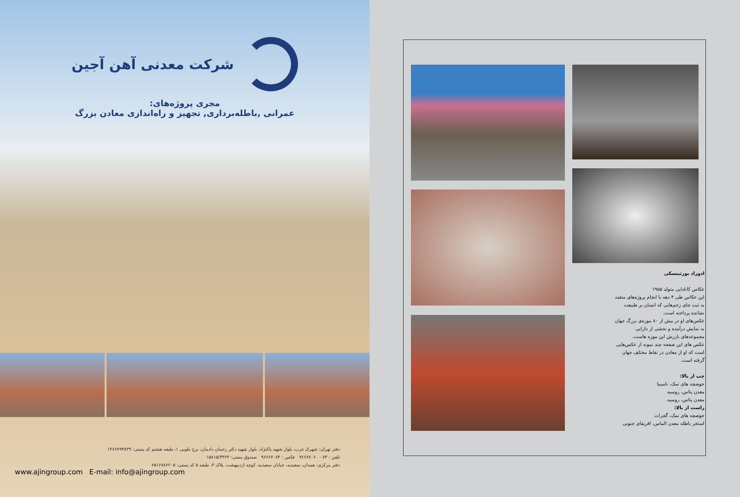شرکت معدنی آهن آجین
مجری پروژه‌های:
عمرانی ,باطله‌برداری, تجهیز و راه‌اندازی معادن بزرگ
دفتر تهران: شهرک غرب، بلوار شهید پاکنژاد، بلوار شهید دکتر رحمان دادمان، برج طوبی ۱، طبقه هشتم کد پستی: ۱۴۶۶۷۹۳۸۳۹
تلفن : ۷۳ - ۹۶۶۶۷۰۶۰ فکس : ۹۶۶۶۷۰۷۴ صندوق پستی: ۱۵۸۱۵/۳۳۶۴
دفتر مرکزی: همدان، سعیدیه، خیابان سعیدیه، کوچه اردیبهشت، پلاک ۳، طبقه ۵ کد پستی: ۶۵۱۶۷۸۶۲۰۵
www.ajingroup.com E-mail: info@ajingroup.com
ادوراد بورتینسکی
عکاس کانادایی متولد ۱۹۵۵
این عکاس طی ۴ دهه با انجام پروژه‌های متعدد به ثبت جای زخم‌هایی که انسان بر طبیعت نشانده پرداخته است.
عکس‌های او در بیش از ۸۰ موزه‌ی بزرگ جهان به نمایش درآمده و بخشی از دارایی مجموعه‌های بارزش این موزه هاست.
عکس های این صفحه چند نمونه از عکس‌هایی است که او از معادن در نقاط مختلف جهان گرفته است.
چپ از بالا:
حوضچه های نمک، نامیبیا
معدن پتاس، روسیه
معدن پتاس، روسیه
راست از بالا:
حوضچه های نمک، گجرات
استخر باطله معدن الماس، افریقای جنوبی